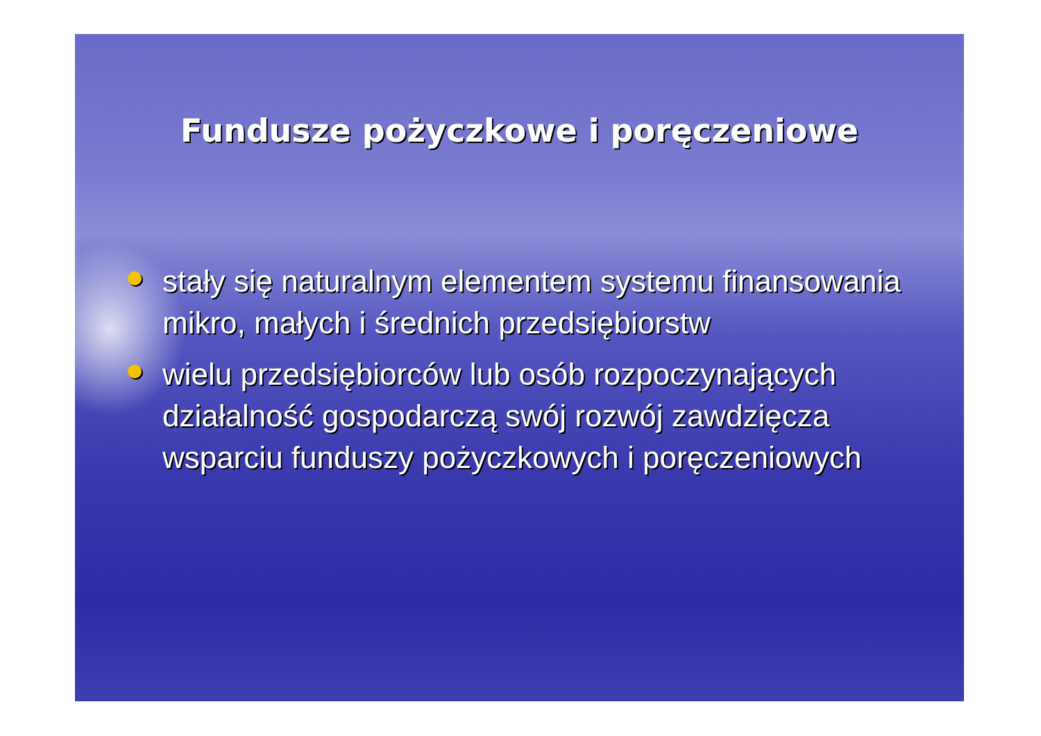Fundusze pożyczkowe i poręczeniowe
stały się naturalnym elementem systemu finansowania mikro, małych i średnich przedsiębiorstw
wielu przedsiębiorców lub osób rozpoczynających działalność gospodarczą swój rozwój zawdzięcza wsparciu funduszy pożyczkowych i poręczeniowych